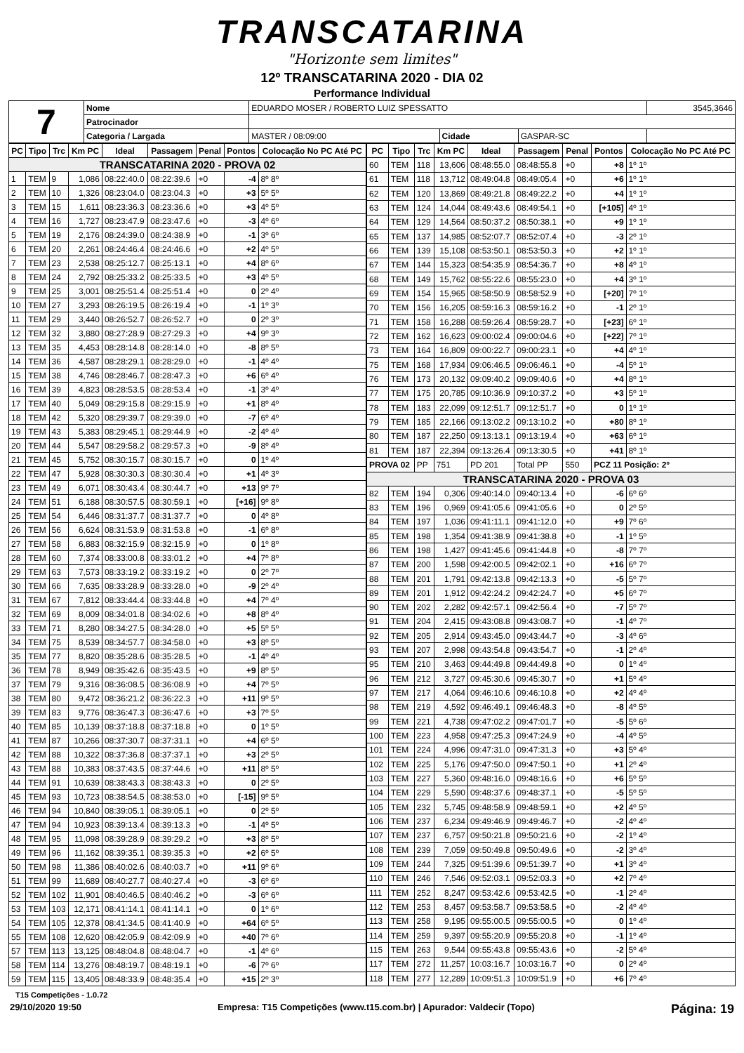TRANSCATARINA
"Horizonte sem limites"
12º TRANSCATARINA 2020 - DIA 02
Performance Individual
| 7 | Nome | EDUARDO MOSER / ROBERTO LUIZ SPESSATTO | | | | 3545,3646 |
| | Patrocinador | | | | | |
| | Categoria / Largada | MASTER / 08:09:00 | Cidade | GASPAR-SC | | |
| PC | Tipo | Trc | Km PC | Ideal | Passagem | Penal | Pontos | Colocação No PC Até PC |
| --- | --- | --- | --- | --- | --- | --- | --- | --- |
| TRANSCATARINA 2020 - PROVA 02 | | | | | | | | |
| 1 | TEM | 9 | 1,086 | 08:22:40.0 | 08:22:39.6 | +0 | -4 | 8º 8º |
| 2 | TEM | 10 | 1,326 | 08:23:04.0 | 08:23:04.3 | +0 | +3 | 5º 5º |
| 3 | TEM | 15 | 1,611 | 08:23:36.3 | 08:23:36.6 | +0 | +3 | 4º 5º |
| 4 | TEM | 16 | 1,727 | 08:23:47.9 | 08:23:47.6 | +0 | -3 | 4º 6º |
| 5 | TEM | 19 | 2,176 | 08:24:39.0 | 08:24:38.9 | +0 | -1 | 3º 6º |
| 6 | TEM | 20 | 2,261 | 08:24:46.4 | 08:24:46.6 | +0 | +2 | 4º 5º |
| 7 | TEM | 23 | 2,538 | 08:25:12.7 | 08:25:13.1 | +0 | +4 | 8º 6º |
| 8 | TEM | 24 | 2,792 | 08:25:33.2 | 08:25:33.5 | +0 | +3 | 4º 5º |
| 9 | TEM | 25 | 3,001 | 08:25:51.4 | 08:25:51.4 | +0 | 0 | 2º 4º |
| 10 | TEM | 27 | 3,293 | 08:26:19.5 | 08:26:19.4 | +0 | -1 | 1º 3º |
| 11 | TEM | 29 | 3,440 | 08:26:52.7 | 08:26:52.7 | +0 | 0 | 2º 3º |
| 12 | TEM | 32 | 3,880 | 08:27:28.9 | 08:27:29.3 | +0 | +4 | 9º 3º |
| 13 | TEM | 35 | 4,453 | 08:28:14.8 | 08:28:14.0 | +0 | -8 | 8º 5º |
| 14 | TEM | 36 | 4,587 | 08:28:29.1 | 08:28:29.0 | +0 | -1 | 4º 4º |
| 15 | TEM | 38 | 4,746 | 08:28:46.7 | 08:28:47.3 | +0 | +6 | 6º 4º |
| 16 | TEM | 39 | 4,823 | 08:28:53.5 | 08:28:53.4 | +0 | -1 | 3º 4º |
| 17 | TEM | 40 | 5,049 | 08:29:15.8 | 08:29:15.9 | +0 | +1 | 8º 4º |
| 18 | TEM | 42 | 5,320 | 08:29:39.7 | 08:29:39.0 | +0 | -7 | 6º 4º |
| 19 | TEM | 43 | 5,383 | 08:29:45.1 | 08:29:44.9 | +0 | -2 | 4º 4º |
| 20 | TEM | 44 | 5,547 | 08:29:58.2 | 08:29:57.3 | +0 | -9 | 8º 4º |
| 21 | TEM | 45 | 5,752 | 08:30:15.7 | 08:30:15.7 | +0 | 0 | 1º 4º |
| 22 | TEM | 47 | 5,928 | 08:30:30.3 | 08:30:30.4 | +0 | +1 | 4º 3º |
| 23 | TEM | 49 | 6,071 | 08:30:43.4 | 08:30:44.7 | +0 | +13 | 9º 7º |
| 24 | TEM | 51 | 6,188 | 08:30:57.5 | 08:30:59.1 | +0 | [+16] | 9º 8º |
| 25 | TEM | 54 | 6,446 | 08:31:37.7 | 08:31:37.7 | +0 | 0 | 4º 8º |
| 26 | TEM | 56 | 6,624 | 08:31:53.9 | 08:31:53.8 | +0 | -1 | 6º 8º |
| 27 | TEM | 58 | 6,883 | 08:32:15.9 | 08:32:15.9 | +0 | 0 | 1º 8º |
| 28 | TEM | 60 | 7,374 | 08:33:00.8 | 08:33:01.2 | +0 | +4 | 7º 8º |
| 29 | TEM | 63 | 7,573 | 08:33:19.2 | 08:33:19.2 | +0 | 0 | 2º 7º |
| 30 | TEM | 66 | 7,635 | 08:33:28.9 | 08:33:28.0 | +0 | -9 | 2º 4º |
| 31 | TEM | 67 | 7,812 | 08:33:44.4 | 08:33:44.8 | +0 | +4 | 7º 4º |
| 32 | TEM | 69 | 8,009 | 08:34:01.8 | 08:34:02.6 | +0 | +8 | 8º 4º |
| 33 | TEM | 71 | 8,280 | 08:34:27.5 | 08:34:28.0 | +0 | +5 | 5º 5º |
| 34 | TEM | 75 | 8,539 | 08:34:57.7 | 08:34:58.0 | +0 | +3 | 8º 5º |
| 35 | TEM | 77 | 8,820 | 08:35:28.6 | 08:35:28.5 | +0 | -1 | 4º 4º |
| 36 | TEM | 78 | 8,949 | 08:35:42.6 | 08:35:43.5 | +0 | +9 | 8º 5º |
| 37 | TEM | 79 | 9,316 | 08:36:08.5 | 08:36:08.9 | +0 | +4 | 7º 5º |
| 38 | TEM | 80 | 9,472 | 08:36:21.2 | 08:36:22.3 | +0 | +11 | 9º 5º |
| 39 | TEM | 83 | 9,776 | 08:36:47.3 | 08:36:47.6 | +0 | +3 | 7º 5º |
| 40 | TEM | 85 | 10,139 | 08:37:18.8 | 08:37:18.8 | +0 | 0 | 1º 5º |
| 41 | TEM | 87 | 10,266 | 08:37:30.7 | 08:37:31.1 | +0 | +4 | 6º 5º |
| 42 | TEM | 88 | 10,322 | 08:37:36.8 | 08:37:37.1 | +0 | +3 | 2º 5º |
| 43 | TEM | 88 | 10,383 | 08:37:43.5 | 08:37:44.6 | +0 | +11 | 8º 5º |
| 44 | TEM | 91 | 10,639 | 08:38:43.3 | 08:38:43.3 | +0 | 0 | 2º 5º |
| 45 | TEM | 93 | 10,723 | 08:38:54.5 | 08:38:53.0 | +0 | [-15] | 9º 5º |
| 46 | TEM | 94 | 10,840 | 08:39:05.1 | 08:39:05.1 | +0 | 0 | 2º 5º |
| 47 | TEM | 94 | 10,923 | 08:39:13.4 | 08:39:13.3 | +0 | -1 | 4º 5º |
| 48 | TEM | 95 | 11,098 | 08:39:28.9 | 08:39:29.2 | +0 | +3 | 8º 5º |
| 49 | TEM | 96 | 11,162 | 08:39:35.1 | 08:39:35.3 | +0 | +2 | 6º 5º |
| 50 | TEM | 98 | 11,386 | 08:40:02.6 | 08:40:03.7 | +0 | +11 | 9º 6º |
| 51 | TEM | 99 | 11,689 | 08:40:27.7 | 08:40:27.4 | +0 | -3 | 6º 6º |
| 52 | TEM | 102 | 11,901 | 08:40:46.5 | 08:40:46.2 | +0 | -3 | 6º 6º |
| 53 | TEM | 103 | 12,171 | 08:41:14.1 | 08:41:14.1 | +0 | 0 | 1º 6º |
| 54 | TEM | 105 | 12,378 | 08:41:34.5 | 08:41:40.9 | +0 | +64 | 6º 5º |
| 55 | TEM | 108 | 12,620 | 08:42:05.9 | 08:42:09.9 | +0 | +40 | 7º 6º |
| 57 | TEM | 113 | 13,125 | 08:48:04.8 | 08:48:04.7 | +0 | -1 | 4º 6º |
| 58 | TEM | 114 | 13,276 | 08:48:19.7 | 08:48:19.1 | +0 | -6 | 7º 6º |
| 59 | TEM | 115 | 13,405 | 08:48:33.9 | 08:48:35.4 | +0 | +15 | 2º 3º |
| PC | Tipo | Trc | Km PC | Ideal | Passagem | Penal | Pontos | Colocação No PC Até PC |
| --- | --- | --- | --- | --- | --- | --- | --- | --- |
| 60 | TEM | 118 | 13,606 | 08:48:55.0 | 08:48:55.8 | +0 | +8 | 1º 1º |
| 61 | TEM | 118 | 13,712 | 08:49:04.8 | 08:49:05.4 | +0 | +6 | 1º 1º |
| 62 | TEM | 120 | 13,869 | 08:49:21.8 | 08:49:22.2 | +0 | +4 | 1º 1º |
| 63 | TEM | 124 | 14,044 | 08:49:43.6 | 08:49:54.1 | +0 | [+105] | 4º 1º |
| 64 | TEM | 129 | 14,564 | 08:50:37.2 | 08:50:38.1 | +0 | +9 | 1º 1º |
| 65 | TEM | 137 | 14,985 | 08:52:07.7 | 08:52:07.4 | +0 | -3 | 2º 1º |
| 66 | TEM | 139 | 15,108 | 08:53:50.1 | 08:53:50.3 | +0 | +2 | 1º 1º |
| 67 | TEM | 144 | 15,323 | 08:54:35.9 | 08:54:36.7 | +0 | +8 | 4º 1º |
| 68 | TEM | 149 | 15,762 | 08:55:22.6 | 08:55:23.0 | +0 | +4 | 3º 1º |
| 69 | TEM | 154 | 15,965 | 08:58:50.9 | 08:58:52.9 | +0 | [+20] | 7º 1º |
| 70 | TEM | 156 | 16,205 | 08:59:16.3 | 08:59:16.2 | +0 | -1 | 2º 1º |
| 71 | TEM | 158 | 16,288 | 08:59:26.4 | 08:59:28.7 | +0 | [+23] | 6º 1º |
| 72 | TEM | 162 | 16,623 | 09:00:02.4 | 09:00:04.6 | +0 | [+22] | 7º 1º |
| 73 | TEM | 164 | 16,809 | 09:00:22.7 | 09:00:23.1 | +0 | +4 | 4º 1º |
| 75 | TEM | 168 | 17,934 | 09:06:46.5 | 09:06:46.1 | +0 | -4 | 5º 1º |
| 76 | TEM | 173 | 20,132 | 09:09:40.2 | 09:09:40.6 | +0 | +4 | 8º 1º |
| 77 | TEM | 175 | 20,785 | 09:10:36.9 | 09:10:37.2 | +0 | +3 | 5º 1º |
| 78 | TEM | 183 | 22,099 | 09:12:51.7 | 09:12:51.7 | +0 | 0 | 1º 1º |
| 79 | TEM | 185 | 22,166 | 09:13:02.2 | 09:13:10.2 | +0 | +80 | 8º 1º |
| 80 | TEM | 187 | 22,250 | 09:13:13.1 | 09:13:19.4 | +0 | +63 | 6º 1º |
| 81 | TEM | 187 | 22,394 | 09:13:26.4 | 09:13:30.5 | +0 | +41 | 8º 1º |
| PROVA 02 | | PP | 751 | PD 201 | Total PP | 550 | PCZ 11 Posição: 2º | |
| TRANSCATARINA 2020 - PROVA 03 | | | | | | | | |
| 82 | TEM | 194 | 0,306 | 09:40:14.0 | 09:40:13.4 | +0 | -6 | 6º 6º |
| 83 | TEM | 196 | 0,969 | 09:41:05.6 | 09:41:05.6 | +0 | 0 | 2º 5º |
| 84 | TEM | 197 | 1,036 | 09:41:11.1 | 09:41:12.0 | +0 | +9 | 7º 6º |
| 85 | TEM | 198 | 1,354 | 09:41:38.9 | 09:41:38.8 | +0 | -1 | 1º 5º |
| 86 | TEM | 198 | 1,427 | 09:41:45.6 | 09:41:44.8 | +0 | -8 | 7º 7º |
| 87 | TEM | 200 | 1,598 | 09:42:00.5 | 09:42:02.1 | +0 | +16 | 6º 7º |
| 88 | TEM | 201 | 1,791 | 09:42:13.8 | 09:42:13.3 | +0 | -5 | 5º 7º |
| 89 | TEM | 201 | 1,912 | 09:42:24.2 | 09:42:24.7 | +0 | +5 | 6º 7º |
| 90 | TEM | 202 | 2,282 | 09:42:57.1 | 09:42:56.4 | +0 | -7 | 5º 7º |
| 91 | TEM | 204 | 2,415 | 09:43:08.8 | 09:43:08.7 | +0 | -1 | 4º 7º |
| 92 | TEM | 205 | 2,914 | 09:43:45.0 | 09:43:44.7 | +0 | -3 | 4º 6º |
| 93 | TEM | 207 | 2,998 | 09:43:54.8 | 09:43:54.7 | +0 | -1 | 2º 4º |
| 95 | TEM | 210 | 3,463 | 09:44:49.8 | 09:44:49.8 | +0 | 0 | 1º 4º |
| 96 | TEM | 212 | 3,727 | 09:45:30.6 | 09:45:30.7 | +0 | +1 | 5º 4º |
| 97 | TEM | 217 | 4,064 | 09:46:10.6 | 09:46:10.8 | +0 | +2 | 4º 4º |
| 98 | TEM | 219 | 4,592 | 09:46:49.1 | 09:46:48.3 | +0 | -8 | 4º 5º |
| 99 | TEM | 221 | 4,738 | 09:47:02.2 | 09:47:01.7 | +0 | -5 | 5º 6º |
| 100 | TEM | 223 | 4,958 | 09:47:25.3 | 09:47:24.9 | +0 | -4 | 4º 5º |
| 101 | TEM | 224 | 4,996 | 09:47:31.0 | 09:47:31.3 | +0 | +3 | 5º 4º |
| 102 | TEM | 225 | 5,176 | 09:47:50.0 | 09:47:50.1 | +0 | +1 | 2º 4º |
| 103 | TEM | 227 | 5,360 | 09:48:16.0 | 09:48:16.6 | +0 | +6 | 5º 5º |
| 104 | TEM | 229 | 5,590 | 09:48:37.6 | 09:48:37.1 | +0 | -5 | 5º 5º |
| 105 | TEM | 232 | 5,745 | 09:48:58.9 | 09:48:59.1 | +0 | +2 | 4º 5º |
| 106 | TEM | 237 | 6,234 | 09:49:46.9 | 09:49:46.7 | +0 | -2 | 4º 4º |
| 107 | TEM | 237 | 6,757 | 09:50:21.8 | 09:50:21.6 | +0 | -2 | 1º 4º |
| 108 | TEM | 239 | 7,059 | 09:50:49.8 | 09:50:49.6 | +0 | -2 | 3º 4º |
| 109 | TEM | 244 | 7,325 | 09:51:39.6 | 09:51:39.7 | +0 | +1 | 3º 4º |
| 110 | TEM | 246 | 7,546 | 09:52:03.1 | 09:52:03.3 | +0 | +2 | 7º 4º |
| 111 | TEM | 252 | 8,247 | 09:53:42.6 | 09:53:42.5 | +0 | -1 | 2º 4º |
| 112 | TEM | 253 | 8,457 | 09:53:58.7 | 09:53:58.5 | +0 | -2 | 4º 4º |
| 113 | TEM | 258 | 9,195 | 09:55:00.5 | 09:55:00.5 | +0 | 0 | 1º 4º |
| 114 | TEM | 259 | 9,397 | 09:55:20.9 | 09:55:20.8 | +0 | -1 | 1º 4º |
| 115 | TEM | 263 | 9,544 | 09:55:43.8 | 09:55:43.6 | +0 | -2 | 5º 4º |
| 117 | TEM | 272 | 11,257 | 10:03:16.7 | 10:03:16.7 | +0 | 0 | 2º 4º |
| 118 | TEM | 277 | 12,289 | 10:09:51.3 | 10:09:51.9 | +0 | +6 | 7º 4º |
T15 Competições - 1.0.72
29/10/2020 19:50 Empresa: T15 Competições (www.t15.com.br) | Apurador: Valdecir (Topo) Página: 19